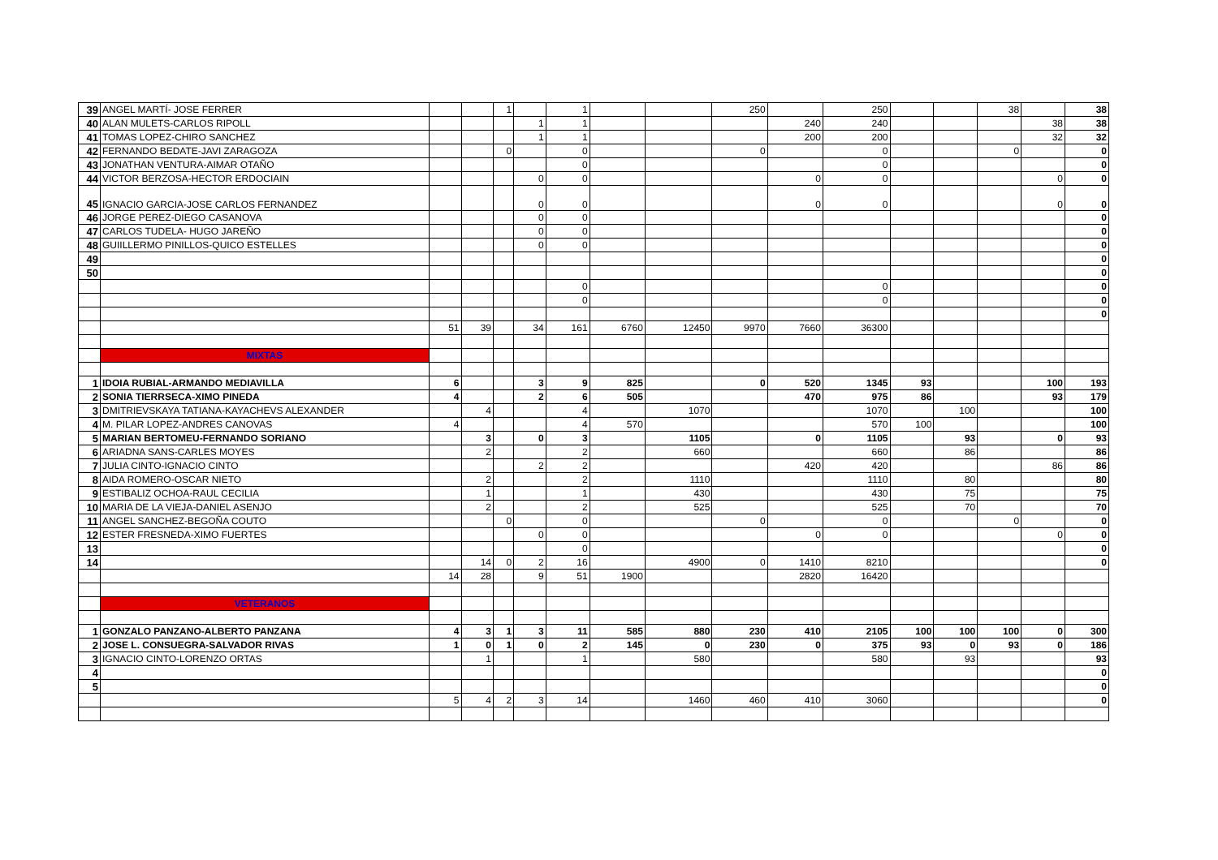| 39 | ANGEL MARTÍ- JOSE FERRER | | | 1 | | 1 | | | 250 | | 250 | | | 38 | | 38 |
| 40 | ALAN MULETS-CARLOS RIPOLL | | | | 1 | 1 | | | | 240 | 240 | | | | 38 | 38 |
| 41 | TOMAS LOPEZ-CHIRO SANCHEZ | | | | 1 | 1 | | | | 200 | 200 | | | | 32 | 32 |
| 42 | FERNANDO BEDATE-JAVI ZARAGOZA | | | 0 | | 0 | | | 0 | | 0 | | | 0 | | 0 |
| 43 | JONATHAN VENTURA-AIMAR OTAÑO | | | | | 0 | | | | | 0 | | | | | 0 |
| 44 | VICTOR BERZOSA-HECTOR ERDOCIAIN | | | | 0 | 0 | | | | 0 | 0 | | | | 0 | 0 |
| 45 | IGNACIO GARCIA-JOSE CARLOS FERNANDEZ | | | | 0 | 0 | | | | 0 | 0 | | | | 0 | 0 |
| 46 | JORGE PEREZ-DIEGO CASANOVA | | | | 0 | 0 | | | | | | | | | | 0 |
| 47 | CARLOS TUDELA- HUGO JAREÑO | | | | 0 | 0 | | | | | | | | | | 0 |
| 48 | GUIILLERMO PINILLOS-QUICO ESTELLES | | | | 0 | 0 | | | | | | | | | | 0 |
| 49 | | | | | | | | | | | | | | | | 0 |
| 50 | | | | | | | | | | | | | | | | 0 |
| | | | | | | 0 | | | | | 0 | | | | | 0 |
| | | | | | | 0 | | | | | 0 | | | | | 0 |
| | | | | | | | | | | | | | | | | 0 |
| | | 51 | 39 | | 34 | 161 | 6760 | 12450 | 9970 | 7660 | 36300 | | | | | |
| | MIXTAS | | | | | | | | | | | | | | | |
| 1 | IDOIA RUBIAL-ARMANDO MEDIAVILLA | 6 | | | 3 | 9 | 825 | | 0 | 520 | 1345 | 93 | | | 100 | 193 |
| 2 | SONIA TIERRSECA-XIMO PINEDA | 4 | | | 2 | 6 | 505 | | | 470 | 975 | 86 | | | 93 | 179 |
| 3 | DMITRIEVSKAYA TATIANA-KAYACHEVS ALEXANDER | | 4 | | | 4 | | 1070 | | | 1070 | | 100 | | | 100 |
| 4 | M. PILAR LOPEZ-ANDRES CANOVAS | 4 | | | | 4 | 570 | | | | 570 | 100 | | | | 100 |
| 5 | MARIAN BERTOMEU-FERNANDO SORIANO | | 3 | | 0 | 3 | | 1105 | | 0 | 1105 | | 93 | | 0 | 93 |
| 6 | ARIADNA SANS-CARLES MOYES | | 2 | | | 2 | | 660 | | | 660 | | 86 | | | 86 |
| 7 | JULIA CINTO-IGNACIO CINTO | | | | 2 | 2 | | | | 420 | 420 | | | | 86 | 86 |
| 8 | AIDA ROMERO-OSCAR NIETO | | 2 | | | 2 | | 1110 | | | 1110 | | 80 | | | 80 |
| 9 | ESTIBALIZ OCHOA-RAUL CECILIA | | 1 | | | 1 | | 430 | | | 430 | | 75 | | | 75 |
| 10 | MARIA DE LA VIEJA-DANIEL ASENJO | | 2 | | | 2 | | 525 | | | 525 | | 70 | | | 70 |
| 11 | ANGEL SANCHEZ-BEGOÑA COUTO | | | 0 | | 0 | | | 0 | | 0 | | | 0 | | 0 |
| 12 | ESTER FRESNEDA-XIMO FUERTES | | | | 0 | 0 | | | | 0 | 0 | | | | 0 | 0 |
| 13 | | | | | | 0 | | | | | | | | | | 0 |
| 14 | | | 14 | 0 | 2 | 16 | | 4900 | 0 | 1410 | 8210 | | | | | 0 |
| | | 14 | 28 | | 9 | 51 | 1900 | | | 2820 | 16420 | | | | | |
| | VETERANOS | | | | | | | | | | | | | | | |
| 1 | GONZALO PANZANO-ALBERTO PANZANA | 4 | 3 | 1 | 3 | 11 | 585 | 880 | 230 | 410 | 2105 | 100 | 100 | 100 | 0 | 300 |
| 2 | JOSE L. CONSUEGRA-SALVADOR RIVAS | 1 | 0 | 1 | 0 | 2 | 145 | 0 | 230 | 0 | 375 | 93 | 0 | 93 | 0 | 186 |
| 3 | IGNACIO CINTO-LORENZO ORTAS | | 1 | | | 1 | | 580 | | | 580 | | 93 | | | 93 |
| 4 | | | | | | | | | | | | | | | | 0 |
| 5 | | | | | | | | | | | | | | | | 0 |
| | | 5 | 4 | 2 | 3 | 14 | | 1460 | 460 | 410 | 3060 | | | | | 0 |